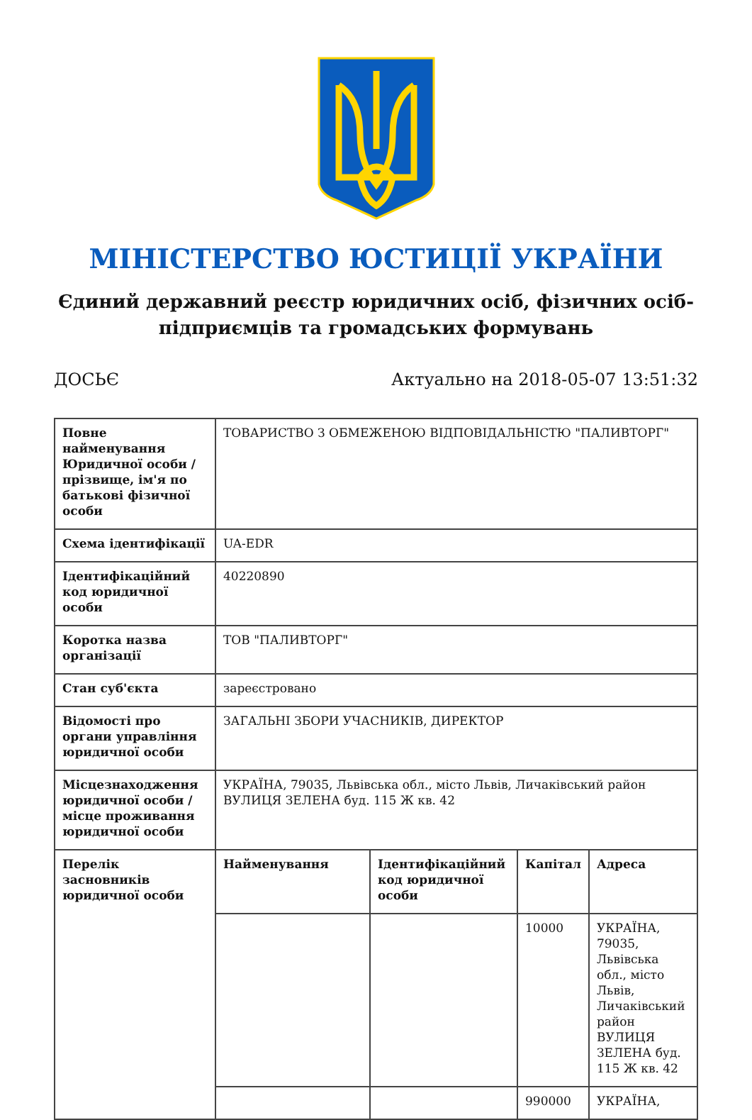МІНІСТЕРСТВО ЮСТИЦІЇ УКРАЇНИ
Єдиний державний реєстр юридичних осіб, фізичних осіб-підприємців та громадських формувань
ДОСЬЄ Актуально на 2018-05-07 13:51:32
| Повне найменування Юридичної особи / прізвище, ім'я по батькові фізичної особи | ТОВАРИСТВО З ОБМЕЖЕНОЮ ВІДПОВІДАЛЬНІСТЮ "ПАЛИВТОРГ" | | | |
| Схема ідентифікації | UA-EDR | | | |
| Ідентифікаційний код юридичної особи | 40220890 | | | |
| Коротка назва організації | ТОВ "ПАЛИВТОРГ" | | | |
| Стан суб'єкта | зареєстровано | | | |
| Відомості про органи управління юридичної особи | ЗАГАЛЬНІ ЗБОРИ УЧАСНИКІВ, ДИРЕКТОР | | | |
| Місцезнаходження юридичної особи / місце проживання юридичної особи | УКРАЇНА, 79035, Львівська обл., місто Львів, Личаківський район ВУЛИЦЯ ЗЕЛЕНА буд. 115 Ж кв. 42 | | | |
| Перелік засновників юридичної особи | Найменування | Ідентифікаційний код юридичної особи | Капітал | Адреса |
| | | | 10000 | УКРАЇНА, 79035, Львівська обл., місто Львів, Личаківський район ВУЛИЦЯ ЗЕЛЕНА буд. 115 Ж кв. 42 |
| | | | 990000 | УКРАЇНА, |